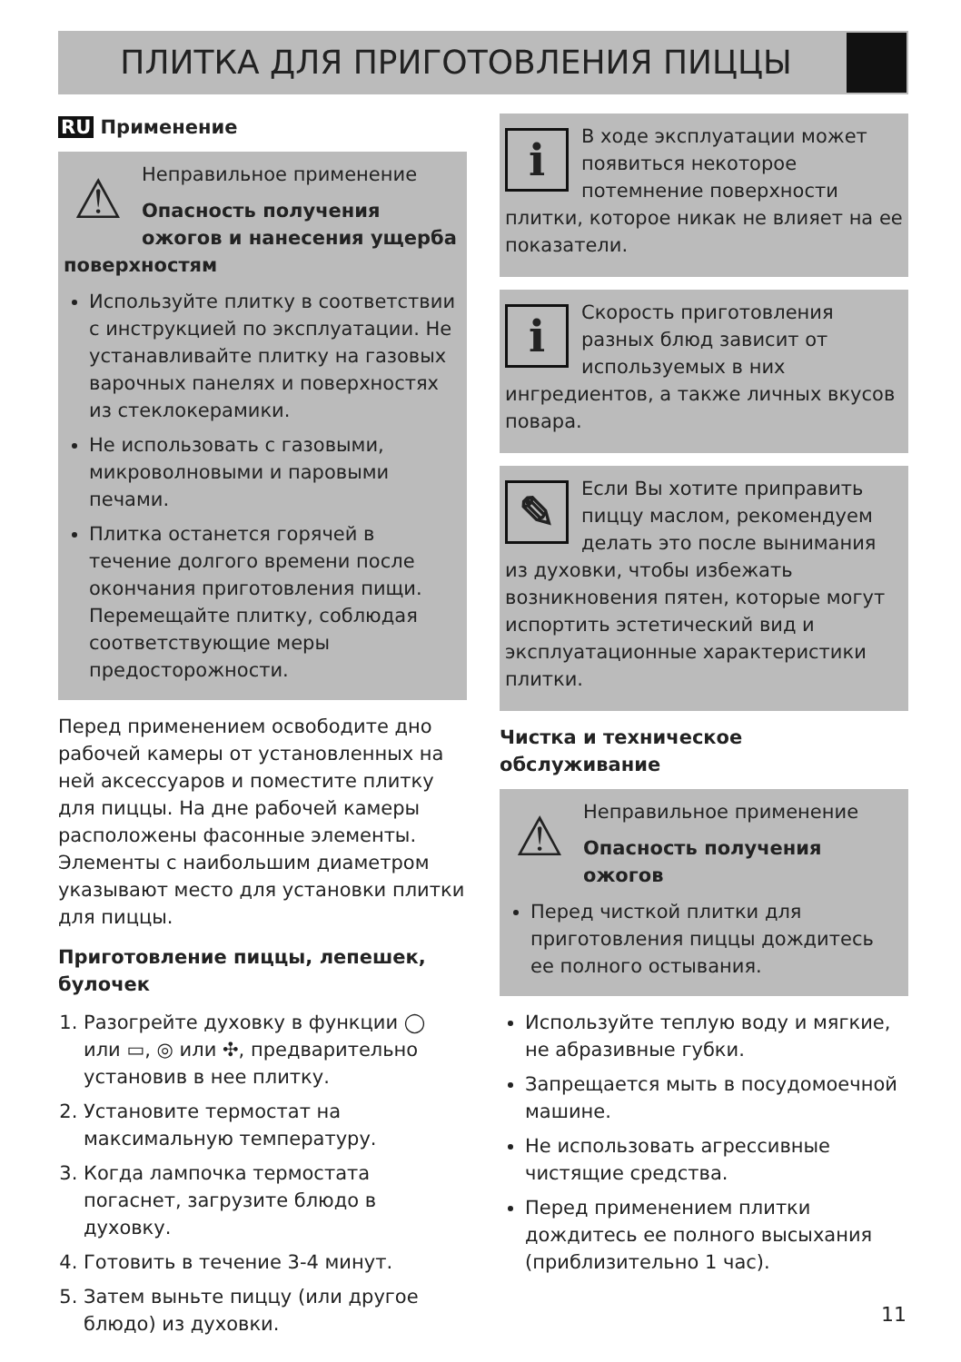ПЛИТКА ДЛЯ ПРИГОТОВЛЕНИЯ ПИЦЦЫ
RU Применение
⚠
Неправильное применение
Опасность получения ожогов и нанесения ущерба поверхностям
Используйте плитку в соответствии с инструкцией по эксплуатации. Не устанавливайте плитку на газовых варочных панелях и поверхностях из стеклокерамики.
Не использовать с газовыми, микроволновыми и паровыми печами.
Плитка останется горячей в течение долгого времени после окончания приготовления пищи. Перемещайте плитку, соблюдая соответствующие меры предосторожности.
Перед применением освободите дно рабочей камеры от установленных на ней аксессуаров и поместите плитку для пиццы. На дне рабочей камеры расположены фасонные элементы. Элементы с наибольшим диаметром указывают место для установки плитки для пиццы.
Приготовление пиццы, лепешек, булочек
1. Разогрейте духовку в функции ◯ или ▭, ◎ или ✣, предварительно установив в нее плитку.
2. Установите термостат на максимальную температуру.
3. Когда лампочка термостата погаснет, загрузите блюдо в духовку.
4. Готовить в течение 3-4 минут.
5. Затем выньте пиццу (или другое блюдо) из духовки.
i
В ходе эксплуатации может появиться некоторое потемнение поверхности плитки, которое никак не влияет на ее показатели.
i
Скорость приготовления разных блюд зависит от используемых в них ингредиентов, а также личных вкусов повара.
✎
Если Вы хотите приправить пиццу маслом, рекомендуем делать это после вынимания из духовки, чтобы избежать возникновения пятен, которые могут испортить эстетический вид и эксплуатационные характеристики плитки.
Чистка и техническое обслуживание
⚠
Неправильное применение
Опасность получения ожогов
Перед чисткой плитки для приготовления пиццы дождитесь ее полного остывания.
Используйте теплую воду и мягкие, не абразивные губки.
Запрещается мыть в посудомоечной машине.
Не использовать агрессивные чистящие средства.
Перед применением плитки дождитесь ее полного высыхания (приблизительно 1 час).
11